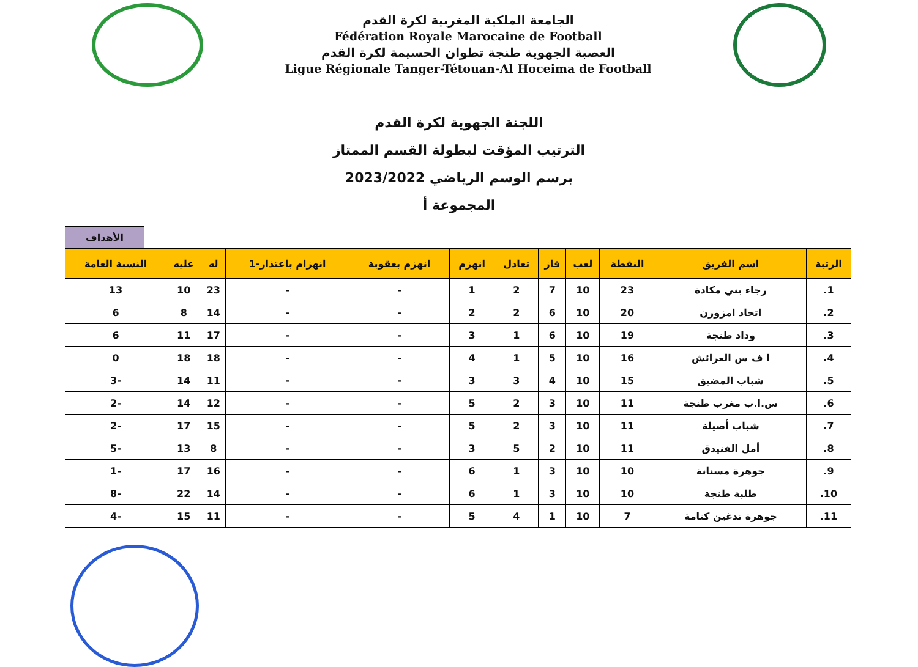الجامعة الملكية المغربية لكرة القدم
Fédération Royale Marocaine de Football
العصبة الجهوية طنجة تطوان الحسيمة لكرة القدم
Ligue Régionale Tanger-Tétouan-Al Hoceima de Football
اللجنة الجهوية لكرة القدم
الترتيب المؤقت لبطولة القسم الممتاز
برسم الوسم الرياضي 2023/2022
المجموعة أ
الأهداف
| الرتبة | اسم الفريق | النقطة | لعب | فاز | تعادل | انهزم | انهزم بعقوبة | انهزام باعتذار-1 | له | عليه | النسبة العامة |
| --- | --- | --- | --- | --- | --- | --- | --- | --- | --- | --- | --- |
| 1. | رجاء بني مكادة | 23 | 10 | 7 | 2 | 1 | - | - | 23 | 10 | 13 |
| 2. | اتحاد امزورن | 20 | 10 | 6 | 2 | 2 | - | - | 14 | 8 | 6 |
| 3. | وداد طنجة | 19 | 10 | 6 | 1 | 3 | - | - | 17 | 11 | 6 |
| 4. | ا ف س العرائش | 16 | 10 | 5 | 1 | 4 | - | - | 18 | 18 | 0 |
| 5. | شباب المضيق | 15 | 10 | 4 | 3 | 3 | - | - | 11 | 14 | -3 |
| 6. | س.ا.ب مغرب طنجة | 11 | 10 | 3 | 2 | 5 | - | - | 12 | 14 | -2 |
| 7. | شباب أصيلة | 11 | 10 | 3 | 2 | 5 | - | - | 15 | 17 | -2 |
| 8. | أمل الفنيدق | 11 | 10 | 2 | 5 | 3 | - | - | 8 | 13 | -5 |
| 9. | جوهرة مسنانة | 10 | 10 | 3 | 1 | 6 | - | - | 16 | 17 | -1 |
| 10. | طلبة طنجة | 10 | 10 | 3 | 1 | 6 | - | - | 14 | 22 | -8 |
| 11. | جوهرة تدغين كتامة | 7 | 10 | 1 | 4 | 5 | - | - | 11 | 15 | -4 |